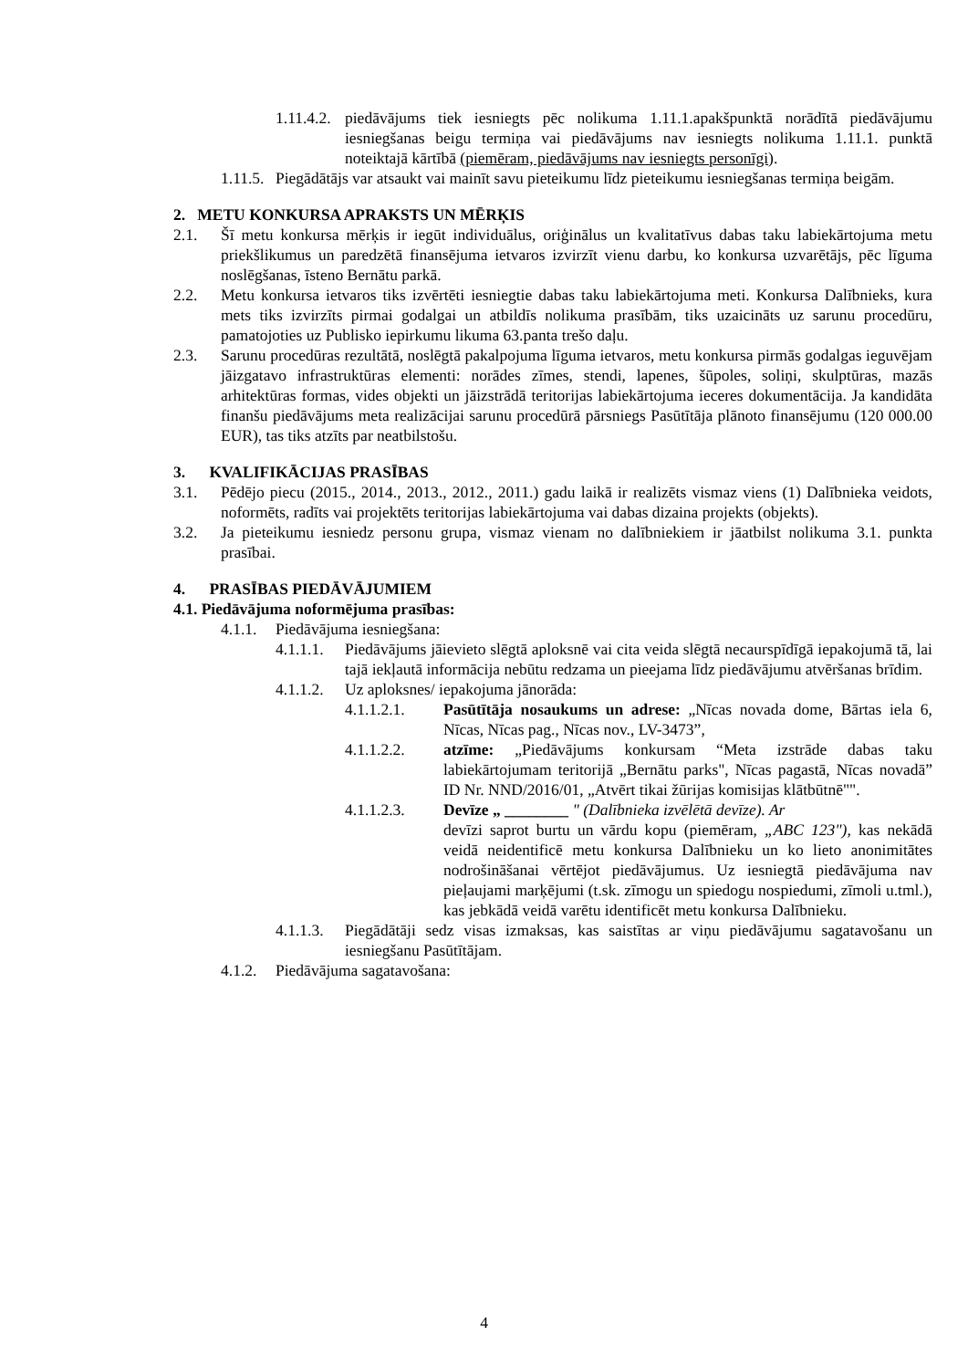1.11.4.2. piedāvājums tiek iesniegts pēc nolikuma 1.11.1.apakšpunktā norādītā piedāvājumu iesniegšanas beigu termiņa vai piedāvājums nav iesniegts nolikuma 1.11.1. punktā noteiktajā kārtībā (piemēram, piedāvājums nav iesniegts personīgi).
1.11.5. Piegādātājs var atsaukt vai mainīt savu pieteikumu līdz pieteikumu iesniegšanas termiņa beigām.
2. METU KONKURSA APRAKSTS UN MĒRĶIS
2.1. Šī metu konkursa mērķis ir iegūt individuālus, oriģinālus un kvalitatīvus dabas taku labiekārtojuma metu priekšlikumus un paredzētā finansējuma ietvaros izvirzīt vienu darbu, ko konkursa uzvarētājs, pēc līguma noslēgšanas, īsteno Bernātu parkā.
2.2. Metu konkursa ietvaros tiks izvērtēti iesniegtie dabas taku labiekārtojuma meti. Konkursa Dalībnieks, kura mets tiks izvirzīts pirmai godalgai un atbildīs nolikuma prasībām, tiks uzaicināts uz sarunu procedūru, pamatojoties uz Publisko iepirkumu likuma 63.panta trešo daļu.
2.3. Sarunu procedūras rezultātā, noslēgtā pakalpojuma līguma ietvaros, metu konkursa pirmās godalgas ieguvējam jāizgatavo infrastruktūras elementi: norādes zīmes, stendi, lapenes, šūpoles, soliņi, skulptūras, mazās arhitektūras formas, vides objekti un jāizstrādā teritorijas labiekārtojuma ieceres dokumentācija. Ja kandidāta finanšu piedāvājums meta realizācijai sarunu procedūrā pārsniegs Pasūtītāja plānoto finansējumu (120 000.00 EUR), tas tiks atzīts par neatbilstošu.
3. KVALIFIKĀCIJAS PRASĪBAS
3.1. Pēdējo piecu (2015., 2014., 2013., 2012., 2011.) gadu laikā ir realizēts vismaz viens (1) Dalībnieka veidots, noformēts, radīts vai projektēts teritorijas labiekārtojuma vai dabas dizaina projekts (objekts).
3.2. Ja pieteikumu iesniedz personu grupa, vismaz vienam no dalībniekiem ir jāatbilst nolikuma 3.1. punkta prasībai.
4. PRASĪBAS PIEDĀVĀJUMIEM
4.1. Piedāvājuma noformējuma prasības:
4.1.1. Piedāvājuma iesniegšana:
4.1.1.1. Piedāvājums jāievieto slēgtā aploksnē vai cita veida slēgtā necaurspīdīgā iepakojumā tā, lai tajā iekļautā informācija nebūtu redzama un pieejama līdz piedāvājumu atvēršanas brīdim.
4.1.1.2. Uz aploksnes/ iepakojuma jānorāda:
4.1.1.2.1. Pasūtītāja nosaukums un adrese: „Nīcas novada dome, Bārtas iela 6, Nīcas, Nīcas pag., Nīcas nov., LV-3473”,
4.1.1.2.2. atzīme: „Piedāvājums konkursam “Meta izstrāde dabas taku labiekārtojumam teritorijā „Bernātu parks", Nīcas pagastā, Nīcas novadā” ID Nr. NND/2016/01, „Atvērt tikai žūrijas komisijas klātbūtnē"".
4.1.1.2.3. Devīze „ ________ " (Dalībnieka izvēlētā devīze). Ar
devīzi saprot burtu un vārdu kopu (piemēram, „ABC 123"), kas nekādā veidā neidentificē metu konkursa Dalībnieku un ko lieto anonimitātes nodrošināšanai vērtējot piedāvājumus. Uz iesniegtā piedāvājuma nav pieļaujami marķējumi (t.sk. zīmogu un spiedogu nospiedumi, zīmoli u.tml.), kas jebkādā veidā varētu identificēt metu konkursa Dalībnieku.
4.1.1.3. Piegādātāji sedz visas izmaksas, kas saistītas ar viņu piedāvājumu sagatavošanu un iesniegšanu Pasūtītājam.
4.1.2. Piedāvājuma sagatavošana:
4